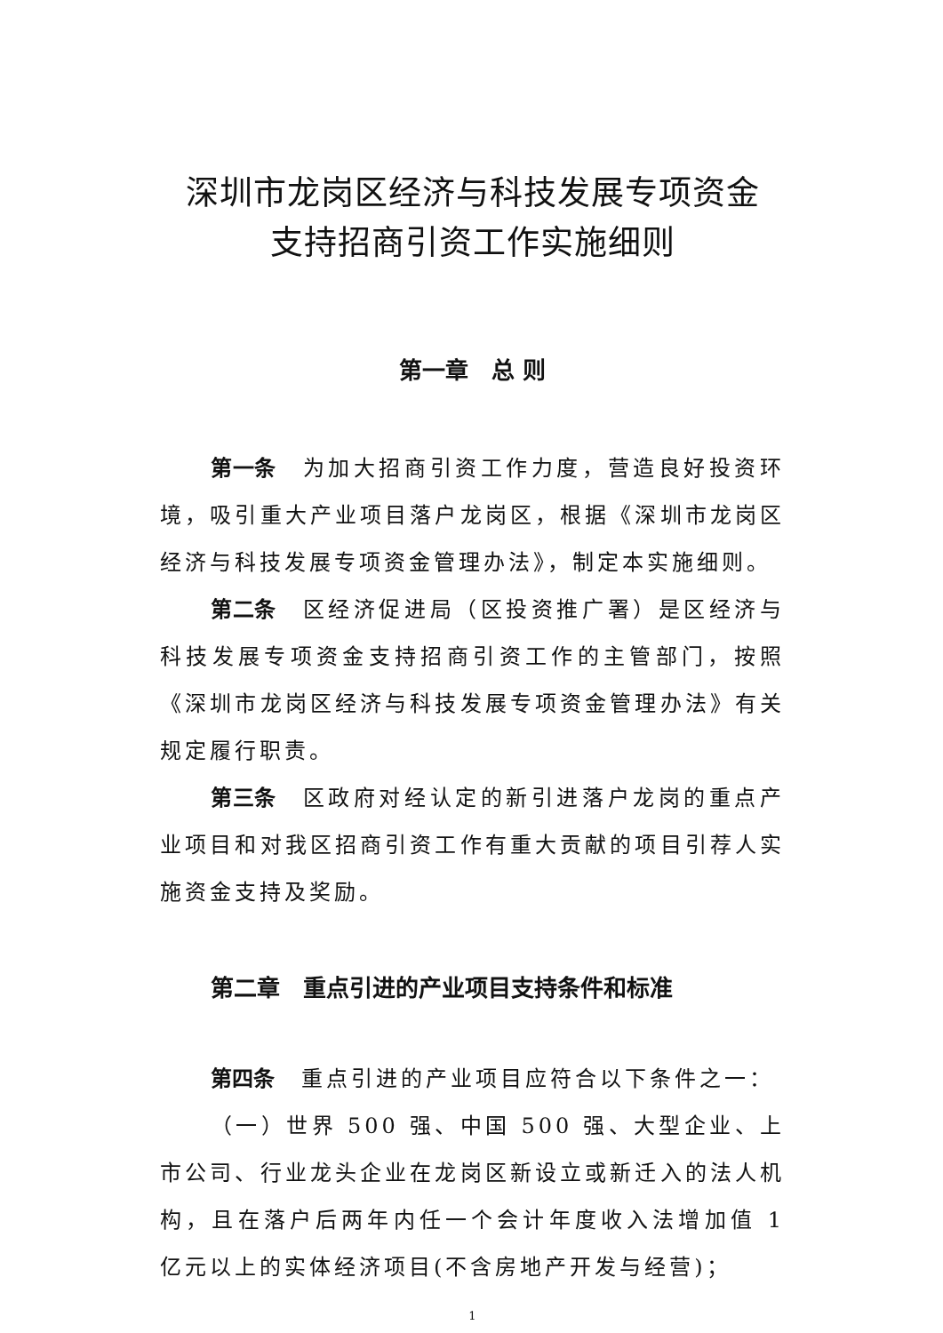深圳市龙岗区经济与科技发展专项资金
支持招商引资工作实施细则
第一章　总 则
第一条 为加大招商引资工作力度，营造良好投资环境，吸引重大产业项目落户龙岗区，根据《深圳市龙岗区经济与科技发展专项资金管理办法》，制定本实施细则。
第二条 区经济促进局（区投资推广署）是区经济与科技发展专项资金支持招商引资工作的主管部门，按照《深圳市龙岗区经济与科技发展专项资金管理办法》有关规定履行职责。
第三条 区政府对经认定的新引进落户龙岗的重点产业项目和对我区招商引资工作有重大贡献的项目引荐人实施资金支持及奖励。
第二章　重点引进的产业项目支持条件和标准
第四条 重点引进的产业项目应符合以下条件之一：
（一）世界 500 强、中国 500 强、大型企业、上市公司、行业龙头企业在龙岗区新设立或新迁入的法人机构，且在落户后两年内任一个会计年度收入法增加值 1 亿元以上的实体经济项目(不含房地产开发与经营)；
1